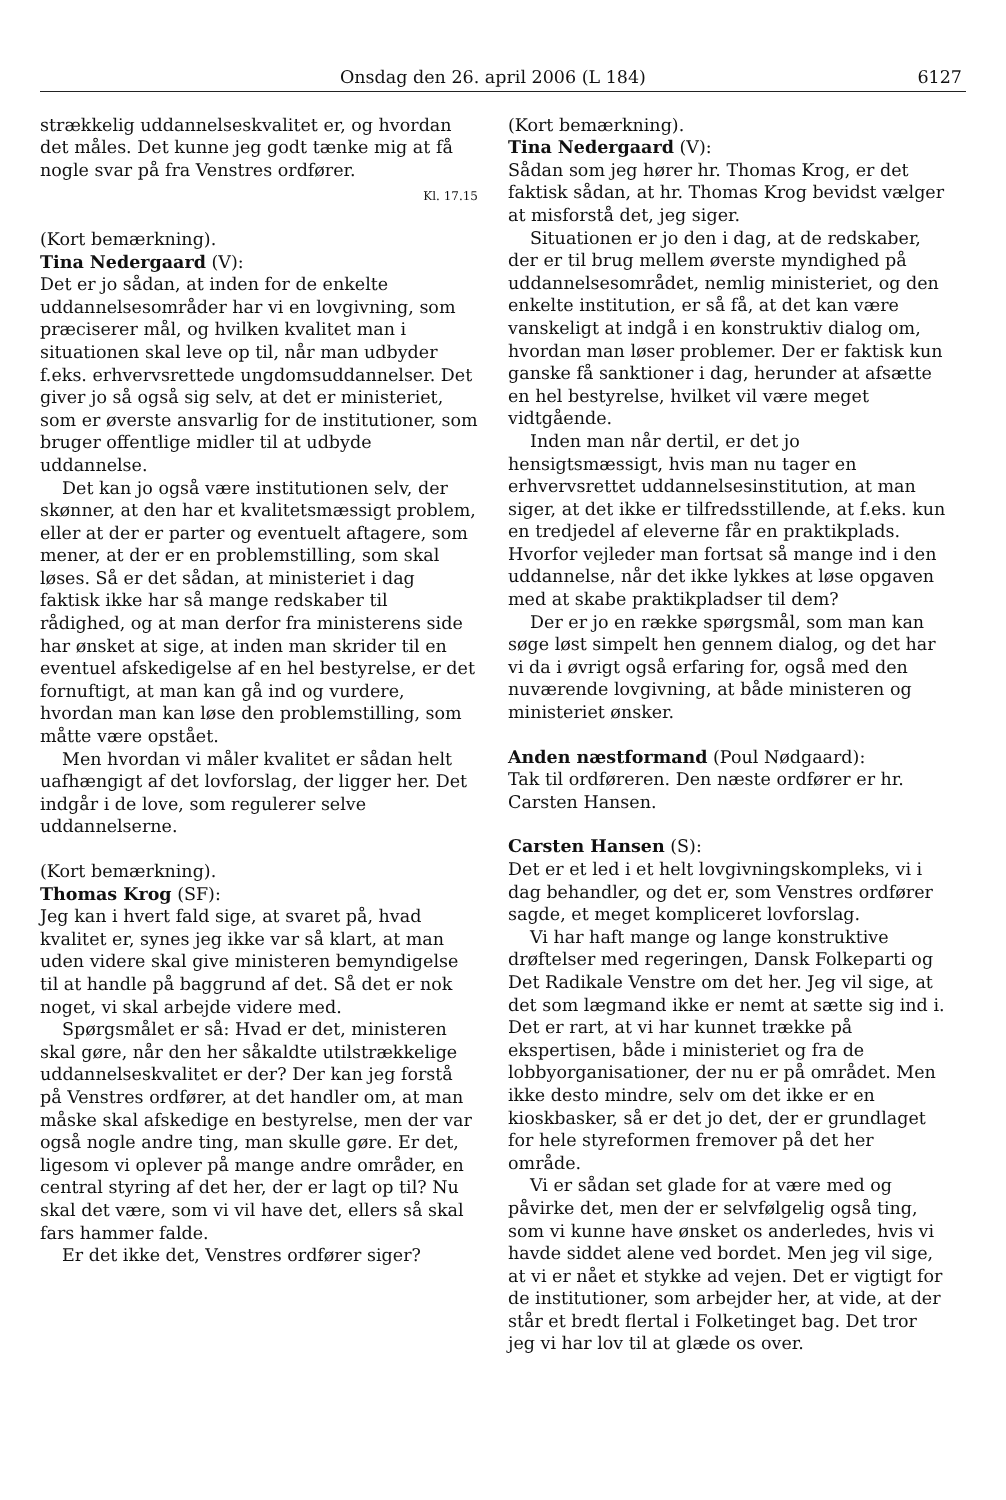Onsdag den 26. april 2006 (L 184) 6127
strækkelig uddannelseskvalitet er, og hvordan det måles. Det kunne jeg godt tænke mig at få nogle svar på fra Venstres ordfører.
Kl. 17.15
(Kort bemærkning).
Tina Nedergaard (V):
Det er jo sådan, at inden for de enkelte uddannelsesområder har vi en lovgivning, som præciserer mål, og hvilken kvalitet man i situationen skal leve op til, når man udbyder f.eks. erhvervsrettede ungdomsuddannelser. Det giver jo så også sig selv, at det er ministeriet, som er øverste ansvarlig for de institutioner, som bruger offentlige midler til at udbyde uddannelse.
Det kan jo også være institutionen selv, der skønner, at den har et kvalitetsmæssigt problem, eller at der er parter og eventuelt aftagere, som mener, at der er en problemstilling, som skal løses. Så er det sådan, at ministeriet i dag faktisk ikke har så mange redskaber til rådighed, og at man derfor fra ministerens side har ønsket at sige, at inden man skrider til en eventuel afskedigelse af en hel bestyrelse, er det fornuftigt, at man kan gå ind og vurdere, hvordan man kan løse den problemstilling, som måtte være opstået.
Men hvordan vi måler kvalitet er sådan helt uafhængigt af det lovforslag, der ligger her. Det indgår i de love, som regulerer selve uddannelserne.
(Kort bemærkning).
Thomas Krog (SF):
Jeg kan i hvert fald sige, at svaret på, hvad kvalitet er, synes jeg ikke var så klart, at man uden videre skal give ministeren bemyndigelse til at handle på baggrund af det. Så det er nok noget, vi skal arbejde videre med.
Spørgsmålet er så: Hvad er det, ministeren skal gøre, når den her såkaldte utilstrækkelige uddannelseskvalitet er der? Der kan jeg forstå på Venstres ordfører, at det handler om, at man måske skal afskedige en bestyrelse, men der var også nogle andre ting, man skulle gøre. Er det, ligesom vi oplever på mange andre områder, en central styring af det her, der er lagt op til? Nu skal det være, som vi vil have det, ellers så skal fars hammer falde.
Er det ikke det, Venstres ordfører siger?
(Kort bemærkning).
Tina Nedergaard (V):
Sådan som jeg hører hr. Thomas Krog, er det faktisk sådan, at hr. Thomas Krog bevidst vælger at misforstå det, jeg siger.
Situationen er jo den i dag, at de redskaber, der er til brug mellem øverste myndighed på uddannelsesområdet, nemlig ministeriet, og den enkelte institution, er så få, at det kan være vanskeligt at indgå i en konstruktiv dialog om, hvordan man løser problemer. Der er faktisk kun ganske få sanktioner i dag, herunder at afsætte en hel bestyrelse, hvilket vil være meget vidtgående.
Inden man når dertil, er det jo hensigtsmæssigt, hvis man nu tager en erhvervsrettet uddannelsesinstitution, at man siger, at det ikke er tilfredsstillende, at f.eks. kun en tredjedel af eleverne får en praktikplads. Hvorfor vejleder man fortsat så mange ind i den uddannelse, når det ikke lykkes at løse opgaven med at skabe praktikpladser til dem?
Der er jo en række spørgsmål, som man kan søge løst simpelt hen gennem dialog, og det har vi da i øvrigt også erfaring for, også med den nuværende lovgivning, at både ministeren og ministeriet ønsker.
Anden næstformand (Poul Nødgaard):
Tak til ordføreren. Den næste ordfører er hr. Carsten Hansen.
Carsten Hansen (S):
Det er et led i et helt lovgivningskompleks, vi i dag behandler, og det er, som Venstres ordfører sagde, et meget kompliceret lovforslag.
Vi har haft mange og lange konstruktive drøftelser med regeringen, Dansk Folkeparti og Det Radikale Venstre om det her. Jeg vil sige, at det som lægmand ikke er nemt at sætte sig ind i. Det er rart, at vi har kunnet trække på ekspertisen, både i ministeriet og fra de lobbyorganisationer, der nu er på området. Men ikke desto mindre, selv om det ikke er en kioskbasker, så er det jo det, der er grundlaget for hele styreformen fremover på det her område.
Vi er sådan set glade for at være med og påvirke det, men der er selvfølgelig også ting, som vi kunne have ønsket os anderledes, hvis vi havde siddet alene ved bordet. Men jeg vil sige, at vi er nået et stykke ad vejen. Det er vigtigt for de institutioner, som arbejder her, at vide, at der står et bredt flertal i Folketinget bag. Det tror jeg vi har lov til at glæde os over.